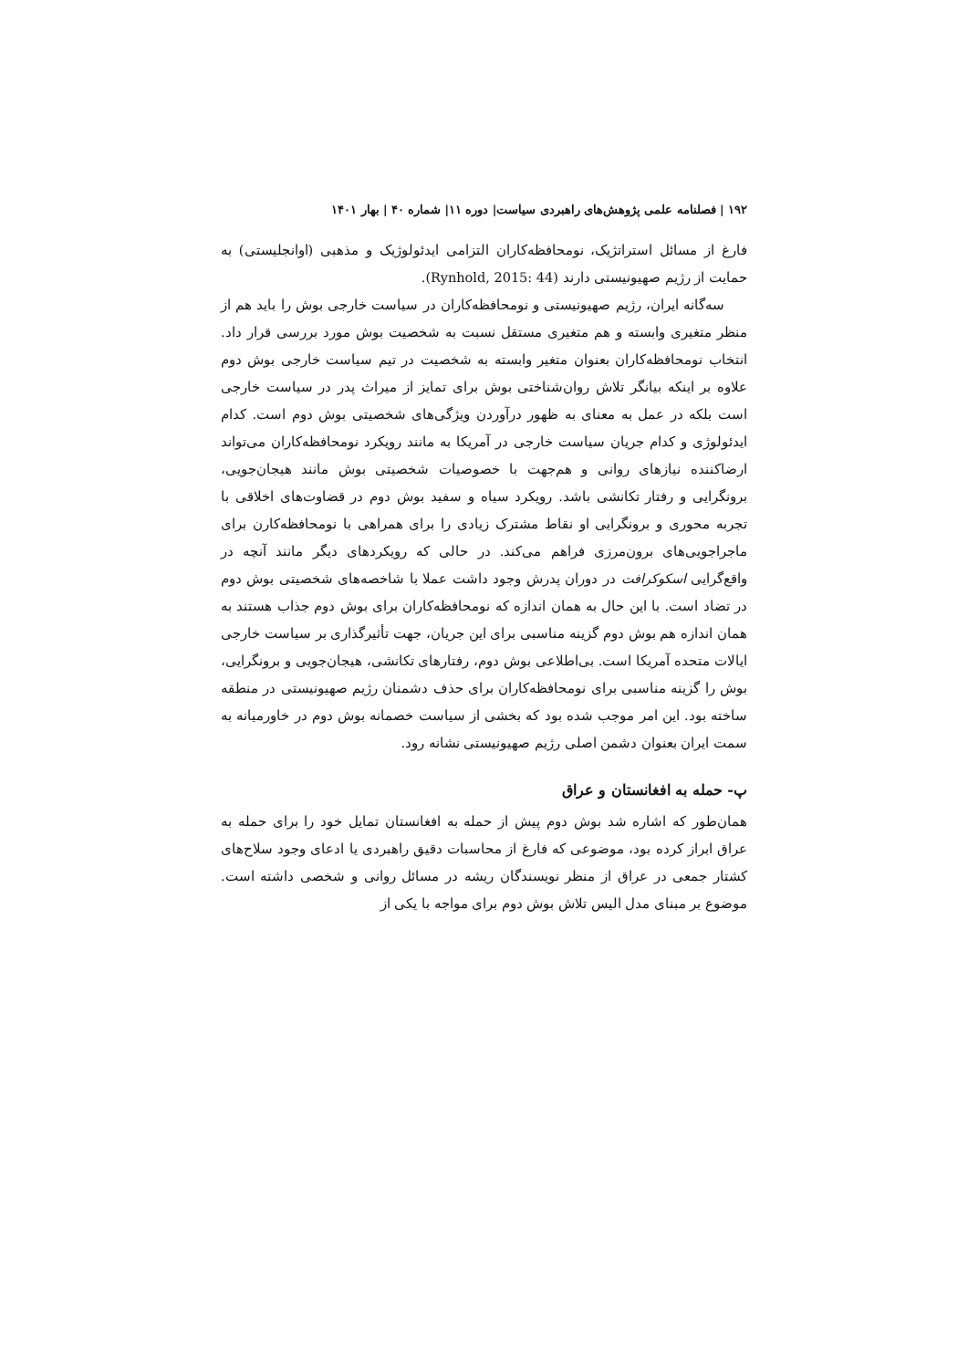۱۹۲ | فصلنامه علمی پژوهش‌های راهبردی سیاست| دوره ۱۱| شماره ۴۰ | بهار ۱۴۰۱
فارغ از مسائل استراتژیک، نومحافظه‌کاران التزامی ایدئولوژیک و مذهبی (اوانجلیستی) به حمایت از رژیم صهیونیستی دارند (Rynhold, 2015: 44).
سه‌گانه ایران، رژیم صهیونیستی و نومحافظه‌کاران در سیاست خارجی بوش را باید هم از منظر متغیری وابسته و هم متغیری مستقل نسبت به شخصیت بوش مورد بررسی قرار داد. انتخاب نومحافظه‌کاران بعنوان متغیر وابسته به شخصیت در تیم سیاست خارجی بوش دوم علاوه بر اینکه بیانگر تلاش روان‌شناختی بوش برای تمایز از میراث پدر در سیاست خارجی است بلکه در عمل به معنای به ظهور درآوردن ویژگی‌های شخصیتی بوش دوم است. کدام ایدئولوژی و کدام جریان سیاست خارجی در آمریکا به مانند رویکرد نومحافظه‌کاران می‌تواند ارضاکننده نیازهای روانی و هم‌جهت با خصوصیات شخصیتی بوش مانند هیجان‌جویی، برونگرایی و رفتار تکانشی باشد. رویکرد سیاه و سفید بوش دوم در قضاوت‌های اخلاقی با تجربه محوری و برونگرایی او نقاط مشترک زیادی را برای همراهی با نومحافظه‌کارن برای ماجراجویی‌های برون‌مرزی فراهم می‌کند. در حالی که رویکردهای دیگر مانند آنچه در واقع‌گرایی اسکوکرافت در دوران پدرش وجود داشت عملا با شاخصه‌های شخصیتی بوش دوم در تضاد است. با این حال به همان اندازه که نومحافظه‌کاران برای بوش دوم جذاب هستند به همان اندازه هم بوش دوم گزینه مناسبی برای این جریان، جهت تأثیرگذاری بر سیاست خارجی ایالات متحده آمریکا است. بی‌اطلاعی بوش دوم، رفتارهای تکانشی، هیجان‌جویی و برونگرایی، بوش را گزینه مناسبی برای نومحافظه‌کاران برای حذف دشمنان رژیم صهیونیستی در منطقه ساخته بود. این امر موجب شده بود که بخشی از سیاست خصمانه بوش دوم در خاورمیانه به سمت ایران بعنوان دشمن اصلی رژیم صهیونیستی نشانه رود.
پ- حمله به افغانستان و عراق
همان‌طور که اشاره شد بوش دوم پیش از حمله به افغانستان تمایل خود را برای حمله به عراق ابراز کرده بود، موضوعی که فارغ از محاسبات دقیق راهبردی یا ادعای وجود سلاح‌های کشتار جمعی در عراق از منظر نویسندگان ریشه در مسائل روانی و شخصی داشته است. موضوع بر مبنای مدل الیس تلاش بوش دوم برای مواجه با یکی از